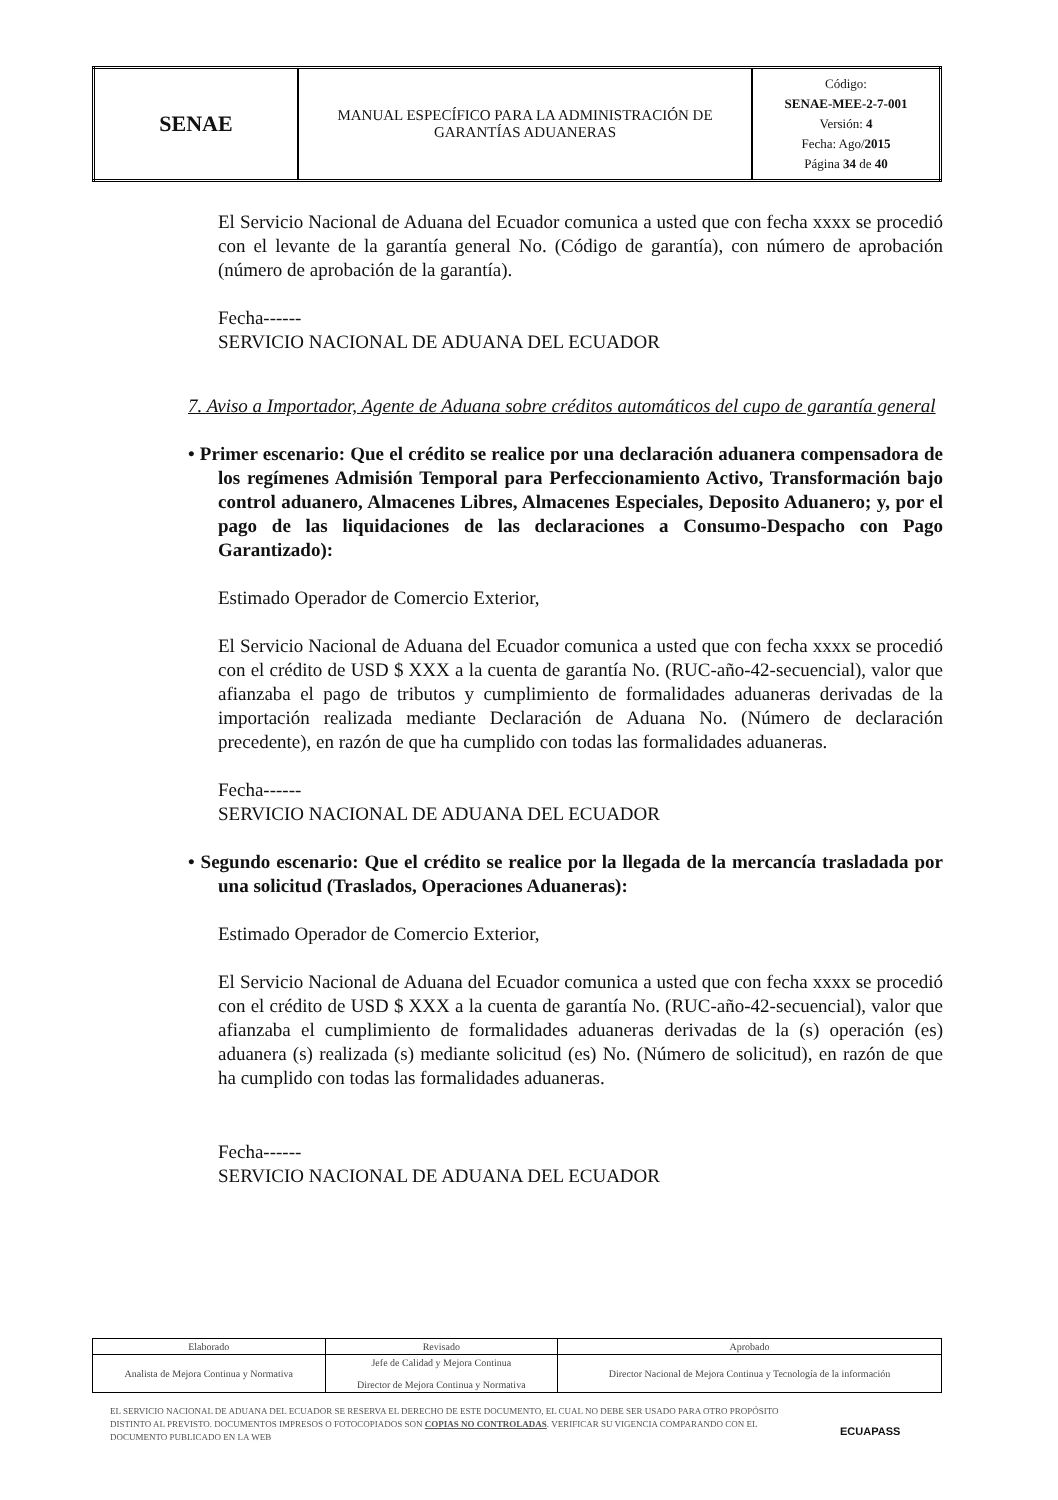| SENAE | MANUAL ESPECÍFICO PARA LA ADMINISTRACIÓN DE GARANTÍAS ADUANERAS | Código: SENAE-MEE-2-7-001 Versión: 4 Fecha: Ago/ 2015 Página 34 de 40 |
El Servicio Nacional de Aduana del Ecuador comunica a usted que con fecha xxxx se procedió con el levante de la garantía general No. (Código de garantía), con número de aprobación (número de aprobación de la garantía).
Fecha------
SERVICIO NACIONAL DE ADUANA DEL ECUADOR
7. Aviso a Importador, Agente de Aduana sobre créditos automáticos del cupo de garantía general
• Primer escenario: Que el crédito se realice por una declaración aduanera compensadora de los regímenes Admisión Temporal para Perfeccionamiento Activo, Transformación bajo control aduanero, Almacenes Libres, Almacenes Especiales, Deposito Aduanero; y, por el pago de las liquidaciones de las declaraciones a Consumo-Despacho con Pago Garantizado):
Estimado Operador de Comercio Exterior,
El Servicio Nacional de Aduana del Ecuador comunica a usted que con fecha xxxx se procedió con el crédito de USD $ XXX a la cuenta de garantía No. (RUC-año-42-secuencial), valor que afianzaba el pago de tributos y cumplimiento de formalidades aduaneras derivadas de la importación realizada mediante Declaración de Aduana No. (Número de declaración precedente), en razón de que ha cumplido con todas las formalidades aduaneras.
Fecha------
SERVICIO NACIONAL DE ADUANA DEL ECUADOR
• Segundo escenario: Que el crédito se realice por la llegada de la mercancía trasladada por una solicitud (Traslados, Operaciones Aduaneras):
Estimado Operador de Comercio Exterior,
El Servicio Nacional de Aduana del Ecuador comunica a usted que con fecha xxxx se procedió con el crédito de USD $ XXX a la cuenta de garantía No. (RUC-año-42-secuencial), valor que afianzaba el cumplimiento de formalidades aduaneras derivadas de la (s) operación (es) aduanera (s) realizada (s) mediante solicitud (es) No. (Número de solicitud), en razón de que ha cumplido con todas las formalidades aduaneras.
Fecha------
SERVICIO NACIONAL DE ADUANA DEL ECUADOR
| Elaborado | Revisado | Aprobado |
| Analista de Mejora Continua y Normativa | Jefe de Calidad y Mejora Continua Director de Mejora Continua y Normativa | Director Nacional de Mejora Continua y Tecnología de la información |
EL SERVICIO NACIONAL DE ADUANA DEL ECUADOR SE RESERVA EL DERECHO DE ESTE DOCUMENTO, EL CUAL NO DEBE SER USADO PARA OTRO PROPÓSITO DISTINTO AL PREVISTO. DOCUMENTOS IMPRESOS O FOTOCOPIADOS SON COPIAS NO CONTROLADAS. VERIFICAR SU VIGENCIA COMPARANDO CON EL DOCUMENTO PUBLICADO EN LA WEB
ECUAPASS